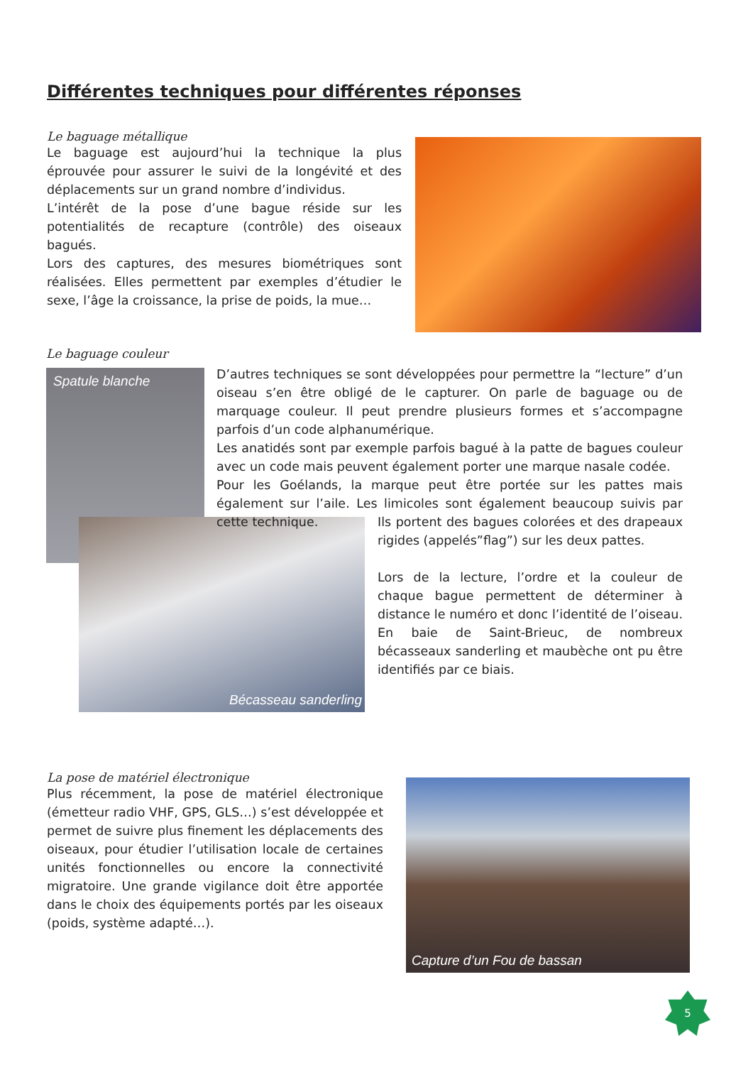Différentes techniques pour différentes réponses
Le baguage métallique
Le baguage est aujourd’hui la technique la plus éprouvée pour assurer le suivi de la longévité et des déplacements sur un grand nombre d’individus.
L’intérêt de la pose d’une bague réside sur les potentialités de recapture (contrôle) des oiseaux bagués.
Lors des captures, des mesures biométriques sont réalisées. Elles permettent par exemples d’étudier le sexe, l’âge la croissance, la prise de poids, la mue…
Le baguage couleur
Spatule blanche
Bécasseau sanderling
D’autres techniques se sont développées pour permettre la “lecture” d’un oiseau s’en être obligé de le capturer. On parle de baguage ou de marquage couleur. Il peut prendre plusieurs formes et s’accompagne parfois d’un code alphanumérique.
Les anatidés sont par exemple parfois bagué à la patte de bagues couleur avec un code mais peuvent également porter une marque nasale codée.
Pour les Goélands, la marque peut être portée sur les pattes mais également sur l’aile. Les limicoles sont également beaucoup suivis par cette technique.
Ils portent des bagues colorées et des drapeaux rigides (appelés”flag”) sur les deux pattes.
Lors de la lecture, l’ordre et la couleur de chaque bague permettent de déterminer à distance le numéro et donc l’identité de l’oiseau. En baie de Saint-Brieuc, de nombreux bécasseaux sanderling et maubèche ont pu être identifiés par ce biais.
La pose de matériel électronique
Plus récemment, la pose de matériel électronique (émetteur radio VHF, GPS, GLS…) s’est développée et permet de suivre plus finement les déplacements des oiseaux, pour étudier l’utilisation locale de certaines unités fonctionnelles ou encore la connectivité migratoire. Une grande vigilance doit être apportée dans le choix des équipements portés par les oiseaux (poids, système adapté…).
Capture d’un Fou de bassan
5